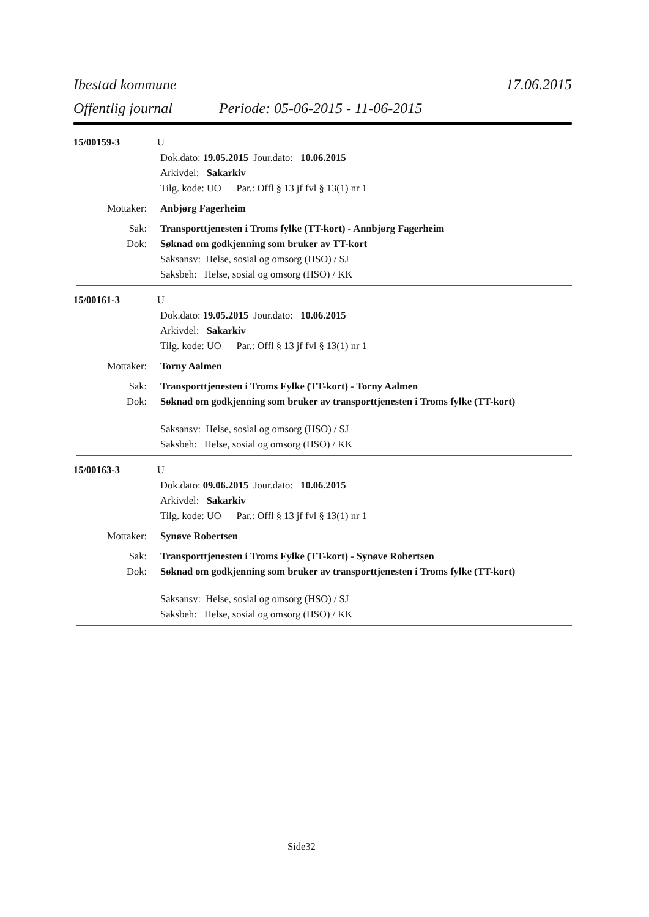Ibestad kommune 17.06.2015
Offentlig journal Periode: 05-06-2015 - 11-06-2015
15/00159-3 U
Dok.dato: 19.05.2015 Jour.dato: 10.06.2015
Arkivdel: Sakarkiv
Tilg. kode: UO Par.: Offl § 13 jf fvl § 13(1) nr 1
Mottaker: Anbjørg Fagerheim
Sak: Transporttjenesten i Troms fylke (TT-kort) - Annbjørg Fagerheim
Dok: Søknad om godkjenning som bruker av TT-kort
Saksansv: Helse, sosial og omsorg (HSO) / SJ
Saksbeh: Helse, sosial og omsorg (HSO) / KK
15/00161-3 U
Dok.dato: 19.05.2015 Jour.dato: 10.06.2015
Arkivdel: Sakarkiv
Tilg. kode: UO Par.: Offl § 13 jf fvl § 13(1) nr 1
Mottaker: Torny Aalmen
Sak: Transporttjenesten i Troms Fylke (TT-kort) - Torny Aalmen
Dok: Søknad om godkjenning som bruker av transporttjenesten i Troms fylke (TT-kort)
Saksansv: Helse, sosial og omsorg (HSO) / SJ
Saksbeh: Helse, sosial og omsorg (HSO) / KK
15/00163-3 U
Dok.dato: 09.06.2015 Jour.dato: 10.06.2015
Arkivdel: Sakarkiv
Tilg. kode: UO Par.: Offl § 13 jf fvl § 13(1) nr 1
Mottaker: Synøve Robertsen
Sak: Transporttjenesten i Troms Fylke (TT-kort) - Synøve Robertsen
Dok: Søknad om godkjenning som bruker av transporttjenesten i Troms fylke (TT-kort)
Saksansv: Helse, sosial og omsorg (HSO) / SJ
Saksbeh: Helse, sosial og omsorg (HSO) / KK
Side32